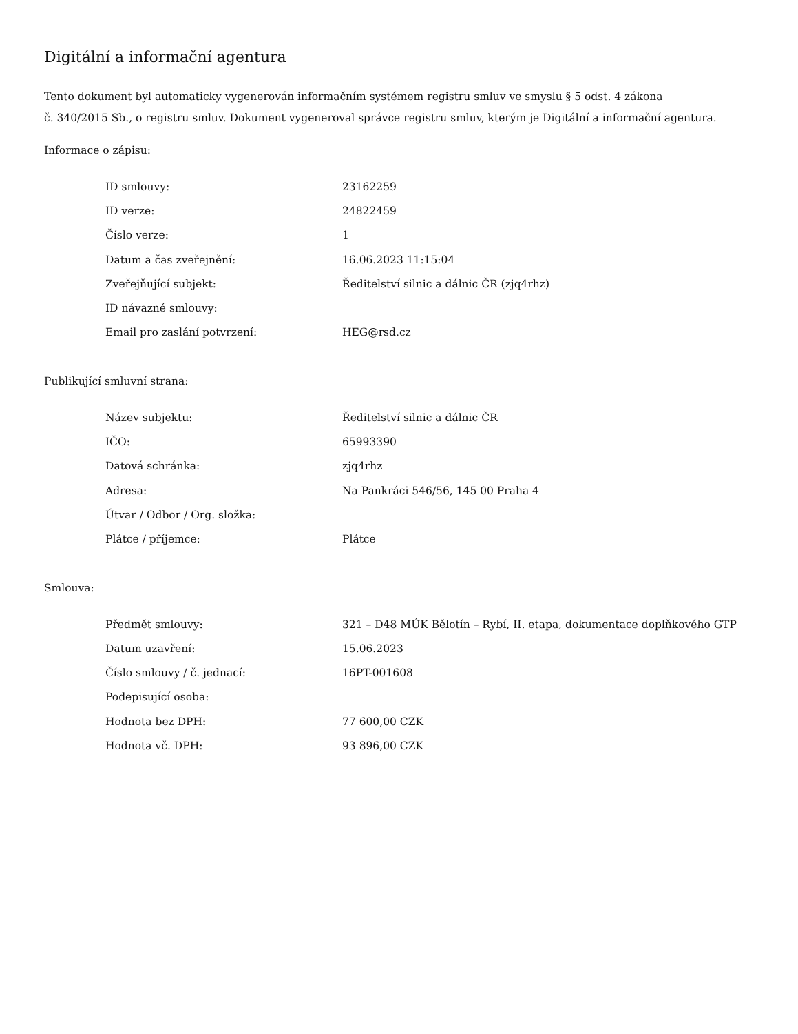Digitální a informační agentura
Tento dokument byl automaticky vygenerován informačním systémem registru smluv ve smyslu § 5 odst. 4 zákona
č. 340/2015 Sb., o registru smluv. Dokument vygeneroval správce registru smluv, kterým je Digitální a informační agentura.
Informace o zápisu:
| ID smlouvy: | 23162259 |
| ID verze: | 24822459 |
| Číslo verze: | 1 |
| Datum a čas zveřejnění: | 16.06.2023 11:15:04 |
| Zveřejňující subjekt: | Ředitelství silnic a dálnic ČR (zjq4rhz) |
| ID návazné smlouvy: | |
| Email pro zaslání potvrzení: | HEG@rsd.cz |
Publikující smluvní strana:
| Název subjektu: | Ředitelství silnic a dálnic ČR |
| IČO: | 65993390 |
| Datová schránka: | zjq4rhz |
| Adresa: | Na Pankráci 546/56, 145 00 Praha 4 |
| Útvar / Odbor / Org. složka: | |
| Plátce / příjemce: | Plátce |
Smlouva:
| Předmět smlouvy: | 321 – D48 MÚK Bělotín – Rybí, II. etapa, dokumentace doplňkového GTP |
| Datum uzavření: | 15.06.2023 |
| Číslo smlouvy / č. jednací: | 16PT-001608 |
| Podepisující osoba: | |
| Hodnota bez DPH: | 77 600,00 CZK |
| Hodnota vč. DPH: | 93 896,00 CZK |